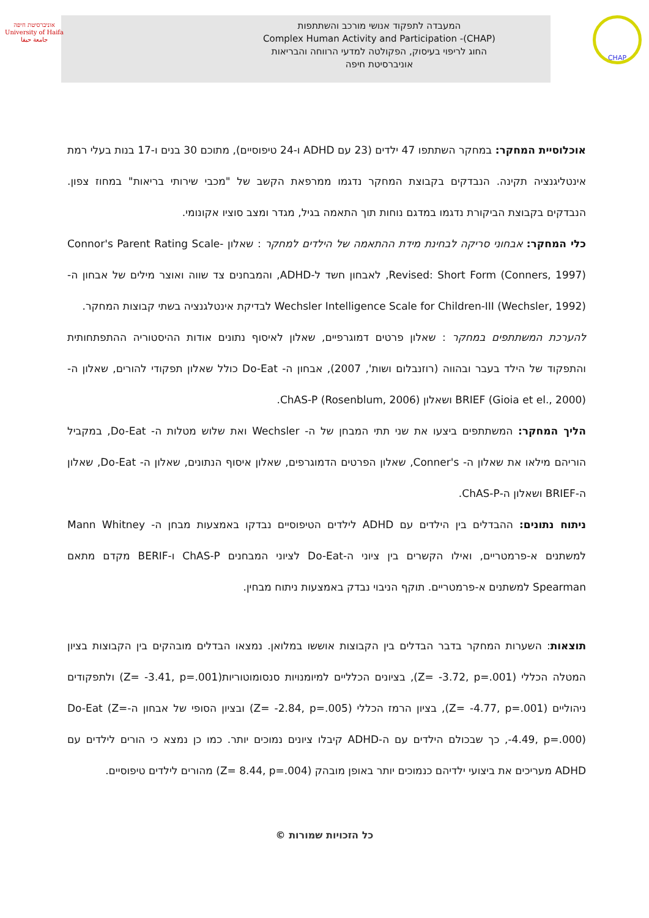אוניברסיטת חיפה
University of Haifa
جامعة حيفا
המעבדה לתפקוד אנושי מורכב והשתתפות
Complex Human Activity and Participation -(CHAP)
החוג לריפוי בעיסוק, הפקולטה למדעי הרווחה והבריאות
אוניברסיטת חיפה
CHAP
אוכלוסיית המחקר: במחקר השתתפו 47 ילדים (23 עם ADHD ו-24 טיפוסיים), מתוכם 30 בנים ו-17 בנות בעלי רמת אינטליגנציה תקינה. הנבדקים בקבוצת המחקר נדגמו ממרפאת הקשב של "מכבי שירותי בריאות" במחוז צפון. הנבדקים בקבוצת הביקורת נדגמו במדגם נוחות תוך התאמה בגיל, מגדר ומצב סוציו אקונומי.
כלי המחקר: אבחוני סריקה לבחינת מידת ההתאמה של הילדים למחקר : שאלון Connor's Parent Rating Scale- Revised: Short Form (Conners, 1997), לאבחון חשד ל-ADHD, והמבחנים צד שווה ואוצר מילים של אבחון ה- Wechsler Intelligence Scale for Children-III (Wechsler, 1992) לבדיקת אינטלגנציה בשתי קבוצות המחקר.
להערכת המשתתפים במחקר : שאלון פרטים דמוגרפיים, שאלון לאיסוף נתונים אודות ההיסטוריה ההתפתחותית והתפקוד של הילד בעבר ובהווה (רוזנבלום ושות', 2007), אבחון ה- Do-Eat כולל שאלון תפקודי להורים, שאלון ה- BRIEF (Gioia et el., 2000) ושאלון ChAS-P (Rosenblum, 2006).
הליך המחקר: המשתתפים ביצעו את שני תתי המבחן של ה- Wechsler ואת שלוש מטלות ה- Do-Eat, במקביל הוריהם מילאו את שאלון ה- Conner's, שאלון הפרטים הדמוגרפים, שאלון איסוף הנתונים, שאלון ה- Do-Eat, שאלון ה-BRIEF ושאלון ה-ChAS-P.
ניתוח נתונים: ההבדלים בין הילדים עם ADHD לילדים הטיפוסיים נבדקו באמצעות מבחן ה- Mann Whitney למשתנים א-פרמטריים, ואילו הקשרים בין ציוני ה-Do-Eat לציוני המבחנים ChAS-P ו-BERIF מקדם מתאם Spearman למשתנים א-פרמטריים. תוקף הניבוי נבדק באמצעות ניתוח מבחין.
תוצאות: השערות המחקר בדבר הבדלים בין הקבוצות אוששו במלואן. נמצאו הבדלים מובהקים בין הקבוצות בציון המטלה הכללי (Z= -3.72, p=.001), בציונים הכלליים למיומנויות סנסומוטוריות(Z= -3.41, p=.001) ולתפקודים ניהוליים (Z= -4.77, p=.001), בציון הרמז הכללי (Z= -2.84, p=.005) ובציון הסופי של אבחון ה-Do-Eat (Z= -4.49, p=.000), כך שבכולם הילדים עם ה-ADHD קיבלו ציונים נמוכים יותר. כמו כן נמצא כי הורים לילדים עם ADHD מעריכים את ביצועי ילדיהם כנמוכים יותר באופן מובהק (Z= 8.44, p=.004) מהורים לילדים טיפוסיים.
© כל הזכויות שמורות